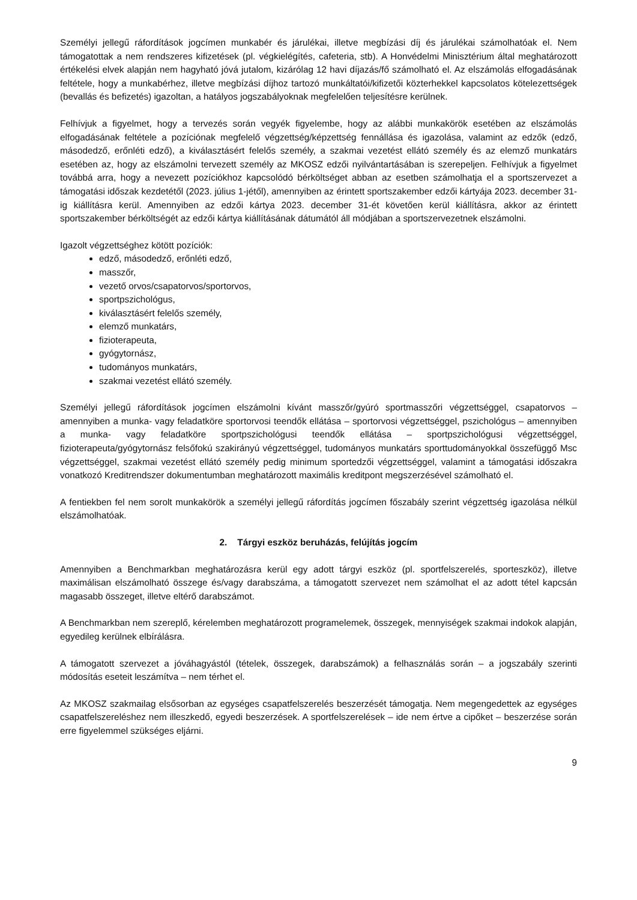Személyi jellegű ráfordítások jogcímen munkabér és járulékai, illetve megbízási díj és járulékai számolhatóak el. Nem támogatottak a nem rendszeres kifizetések (pl. végkielégítés, cafeteria, stb). A Honvédelmi Minisztérium által meghatározott értékelési elvek alapján nem hagyható jóvá jutalom, kizárólag 12 havi díjazás/fő számolható el. Az elszámolás elfogadásának feltétele, hogy a munkabérhez, illetve megbízási díjhoz tartozó munkáltatói/kifizetői közterhekkel kapcsolatos kötelezettségek (bevallás és befizetés) igazoltan, a hatályos jogszabályoknak megfelelően teljesítésre kerülnek.
Felhívjuk a figyelmet, hogy a tervezés során vegyék figyelembe, hogy az alábbi munkakörök esetében az elszámolás elfogadásának feltétele a pozíciónak megfelelő végzettség/képzettség fennállása és igazolása, valamint az edzők (edző, másodedző, erőnléti edző), a kiválasztásért felelős személy, a szakmai vezetést ellátó személy és az elemző munkatárs esetében az, hogy az elszámolni tervezett személy az MKOSZ edzői nyilvántartásában is szerepeljen. Felhívjuk a figyelmet továbbá arra, hogy a nevezett pozíciókhoz kapcsolódó bérköltséget abban az esetben számolhatja el a sportszervezet a támogatási időszak kezdetétől (2023. július 1-jétől), amennyiben az érintett sportszakember edzői kártyája 2023. december 31-ig kiállításra kerül. Amennyiben az edzői kártya 2023. december 31-ét követően kerül kiállításra, akkor az érintett sportszakember bérköltségét az edzői kártya kiállításának dátumától áll módjában a sportszervezetnek elszámolni.
Igazolt végzettséghez kötött pozíciók:
edző, másodedző, erőnléti edző,
masszőr,
vezető orvos/csapatorvos/sportorvos,
sportpszichológus,
kiválasztásért felelős személy,
elemző munkatárs,
fizioterapeuta,
gyógytornász,
tudományos munkatárs,
szakmai vezetést ellátó személy.
Személyi jellegű ráfordítások jogcímen elszámolni kívánt masszőr/gyúró sportmasszőri végzettséggel, csapatorvos – amennyiben a munka- vagy feladatköre sportorvosi teendők ellátása – sportorvosi végzettséggel, pszichológus – amennyiben a munka- vagy feladatköre sportpszichológusi teendők ellátása – sportpszichológusi végzettséggel, fizioterapeuta/gyógytornász felsőfokú szakirányú végzettséggel, tudományos munkatárs sporttudományokkal összefüggő Msc végzettséggel, szakmai vezetést ellátó személy pedig minimum sportedzői végzettséggel, valamint a támogatási időszakra vonatkozó Kreditrendszer dokumentumban meghatározott maximális kreditpont megszerzésével számolható el.
A fentiekben fel nem sorolt munkakörök a személyi jellegű ráfordítás jogcímen főszabály szerint végzettség igazolása nélkül elszámolhatóak.
2. Tárgyi eszköz beruházás, felújítás jogcím
Amennyiben a Benchmarkban meghatározásra kerül egy adott tárgyi eszköz (pl. sportfelszerelés, sporteszköz), illetve maximálisan elszámolható összege és/vagy darabszáma, a támogatott szervezet nem számolhat el az adott tétel kapcsán magasabb összeget, illetve eltérő darabszámot.
A Benchmarkban nem szereplő, kérelemben meghatározott programelemek, összegek, mennyiségek szakmai indokok alapján, egyedileg kerülnek elbírálásra.
A támogatott szervezet a jóváhagyástól (tételek, összegek, darabszámok) a felhasználás során – a jogszabály szerinti módosítás eseteit leszámítva – nem térhet el.
Az MKOSZ szakmailag elsősorban az egységes csapatfelszerelés beszerzését támogatja. Nem megengedettek az egységes csapatfelszereléshez nem illeszkedő, egyedi beszerzések. A sportfelszerelések – ide nem értve a cipőket – beszerzése során erre figyelemmel szükséges eljárni.
9